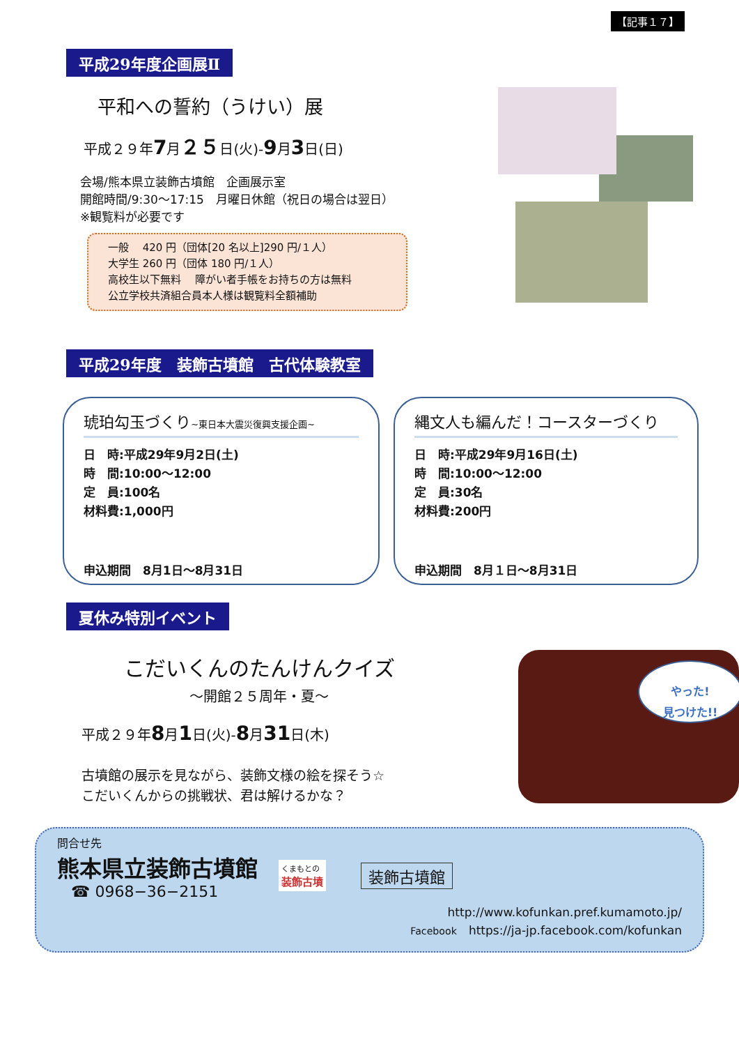【記事１７】
平成29年度企画展Ⅱ
平和への誓約（うけい）展
平成２９年7月２５日(火)-9月3日(日)
会場/熊本県立装飾古墳館　企画展示室
開館時間/9:30～17:15　月曜日休館（祝日の場合は翌日）
※観覧料が必要です
一般　 420 円（団体[20 名以上]290 円/１人）
大学生 260 円（団体 180 円/１人）
高校生以下無料　 障がい者手帳をお持ちの方は無料
公立学校共済組合員本人様は観覧料全額補助
平成29年度　装飾古墳館　古代体験教室
琥珀勾玉づくり~東日本大震災復興支援企画~
日　時:平成29年9月2日(土)
時　間:10:00～12:00
定　員:100名
材料費:1,000円
申込期間　8月1日～8月31日
縄文人も編んだ！コースターづくり
日　時:平成29年9月16日(土)
時　間:10:00～12:00
定　員:30名
材料費:200円
申込期間　8月１日～8月31日
夏休み特別イベント
こだいくんのたんけんクイズ
～開館２５周年・夏～
平成２９年8月1日(火)-8月31日(木)
古墳館の展示を見ながら、装飾文様の絵を探そう☆
こだいくんからの挑戦状、君は解けるかな？
やった!
見つけた!!
問合せ先
熊本県立装飾古墳館
☎ 0968−36−2151
くまもとの
装飾古墳
装飾古墳館
http://www.kofunkan.pref.kumamoto.jp/
Facebook　https://ja-jp.facebook.com/kofunkan